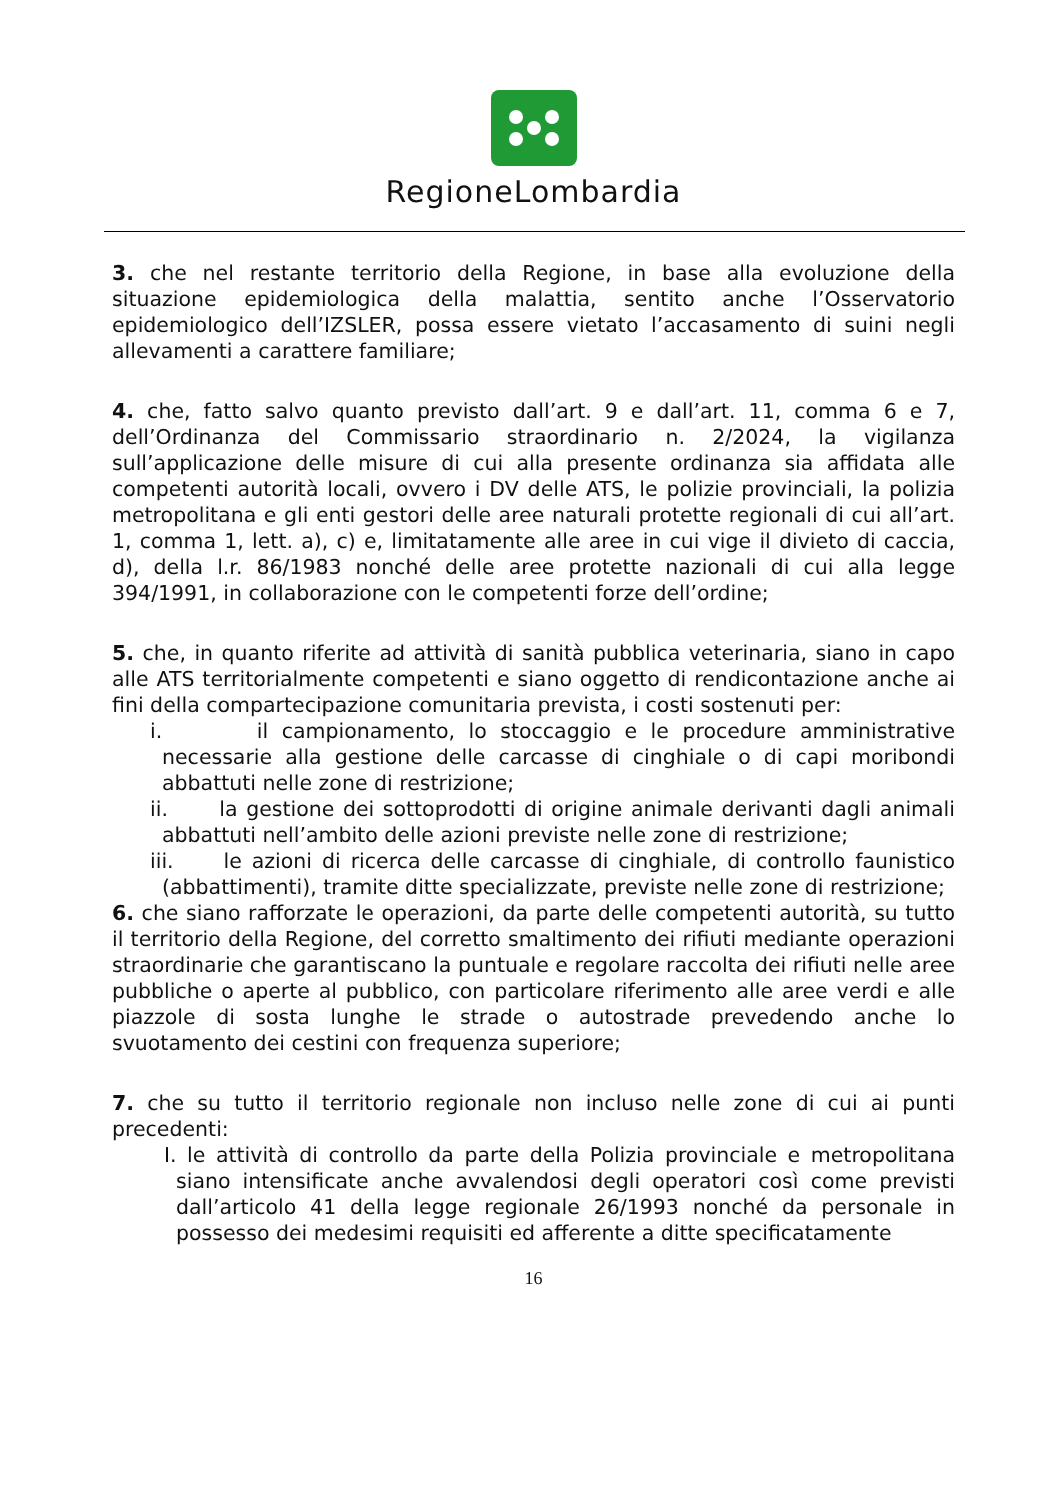RegioneLombardia
3. che nel restante territorio della Regione, in base alla evoluzione della situazione epidemiologica della malattia, sentito anche l’Osservatorio epidemiologico dell’IZSLER, possa essere vietato l’accasamento di suini negli allevamenti a carattere familiare;
4. che, fatto salvo quanto previsto dall’art. 9 e dall’art. 11, comma 6 e 7, dell’Ordinanza del Commissario straordinario n. 2/2024, la vigilanza sull’applicazione delle misure di cui alla presente ordinanza sia affidata alle competenti autorità locali, ovvero i DV delle ATS, le polizie provinciali, la polizia metropolitana e gli enti gestori delle aree naturali protette regionali di cui all’art. 1, comma 1, lett. a), c) e, limitatamente alle aree in cui vige il divieto di caccia, d), della l.r. 86/1983 nonché delle aree protette nazionali di cui alla legge 394/1991, in collaborazione con le competenti forze dell’ordine;
5. che, in quanto riferite ad attività di sanità pubblica veterinaria, siano in capo alle ATS territorialmente competenti e siano oggetto di rendicontazione anche ai fini della compartecipazione comunitaria prevista, i costi sostenuti per:
i. il campionamento, lo stoccaggio e le procedure amministrative necessarie alla gestione delle carcasse di cinghiale o di capi moribondi abbattuti nelle zone di restrizione;
ii. la gestione dei sottoprodotti di origine animale derivanti dagli animali abbattuti nell’ambito delle azioni previste nelle zone di restrizione;
iii. le azioni di ricerca delle carcasse di cinghiale, di controllo faunistico (abbattimenti), tramite ditte specializzate, previste nelle zone di restrizione;
6. che siano rafforzate le operazioni, da parte delle competenti autorità, su tutto il territorio della Regione, del corretto smaltimento dei rifiuti mediante operazioni straordinarie che garantiscano la puntuale e regolare raccolta dei rifiuti nelle aree pubbliche o aperte al pubblico, con particolare riferimento alle aree verdi e alle piazzole di sosta lunghe le strade o autostrade prevedendo anche lo svuotamento dei cestini con frequenza superiore;
7. che su tutto il territorio regionale non incluso nelle zone di cui ai punti precedenti:
I. le attività di controllo da parte della Polizia provinciale e metropolitana siano intensificate anche avvalendosi degli operatori così come previsti dall’articolo 41 della legge regionale 26/1993 nonché da personale in possesso dei medesimi requisiti ed afferente a ditte specificatamente
16